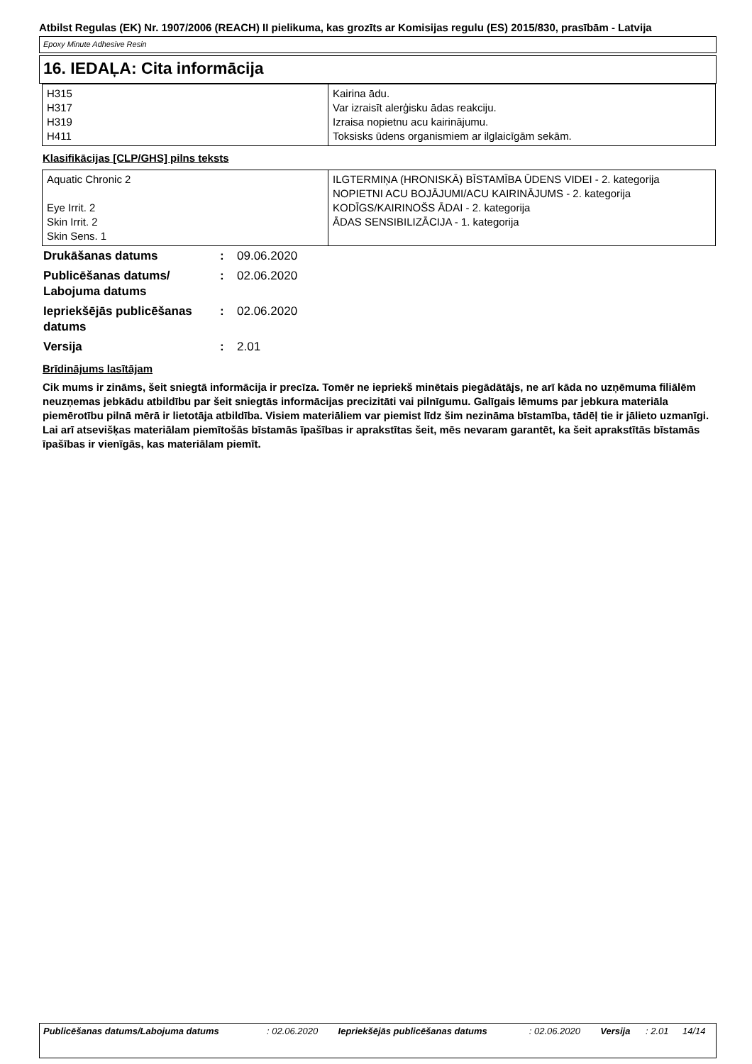Atbilst Regulas (EK) Nr. 1907/2006 (REACH) II pielikuma, kas grozīts ar Komisijas regulu (ES) 2015/830, prasībām - Latvija
Epoxy Minute Adhesive Resin
16. IEDAĻA: Cita informācija
| H315 H317 H319 H411 | Kairina ādu. Var izraisīt alerģisku ādas reakciju. Izraisa nopietnu acu kairinājumu. Toksisks ūdens organismiem ar ilglaicīgām sekām. |
Klasifikācijas [CLP/GHS] pilns teksts
| Aquatic Chronic 2 Eye Irrit. 2 Skin Irrit. 2 Skin Sens. 1 | ILGTERMIŅA (HRONISKĀ) BĪSTAMĪBA ŪDENS VIDEI - 2. kategorija NOPIETNI ACU BOJĀJUMI/ACU KAIRINĀJUMS - 2. kategorija KODĪGS/KAIRINOŠS ĀDAI - 2. kategorija ĀDAS SENSIBILIZĀCIJA - 1. kategorija |
| Drukāšanas datums | : | 09.06.2020 |
| Publicēšanas datums/ Labojuma datums | : | 02.06.2020 |
| Iepriekšējās publicēšanas datums | : | 02.06.2020 |
| Versija | : | 2.01 |
Brīdinājums lasītājam
Cik mums ir zināms, šeit sniegtā informācija ir precīza. Tomēr ne iepriekš minētais piegādātājs, ne arī kāda no uzņēmuma filiālēm neuzņemas jebkādu atbildību par šeit sniegtās informācijas precizitāti vai pilnīgumu. Galīgais lēmums par jebkura materiāla piemērotību pilnā mērā ir lietotāja atbildība. Visiem materiāliem var piemist līdz šim nezināma bīstamība, tādēļ tie ir jālieto uzmanīgi. Lai arī atsevišķas materiālam piemītošās bīstamās īpašības ir aprakstītas šeit, mēs nevaram garantēt, ka šeit aprakstītās bīstamās īpašības ir vienīgās, kas materiālam piemīt.
| Publicēšanas datums/Labojuma datums | : 02.06.2020 | Iepriekšējās publicēšanas datums | : 02.06.2020 | Versija | : 2.01 | 14/14 |